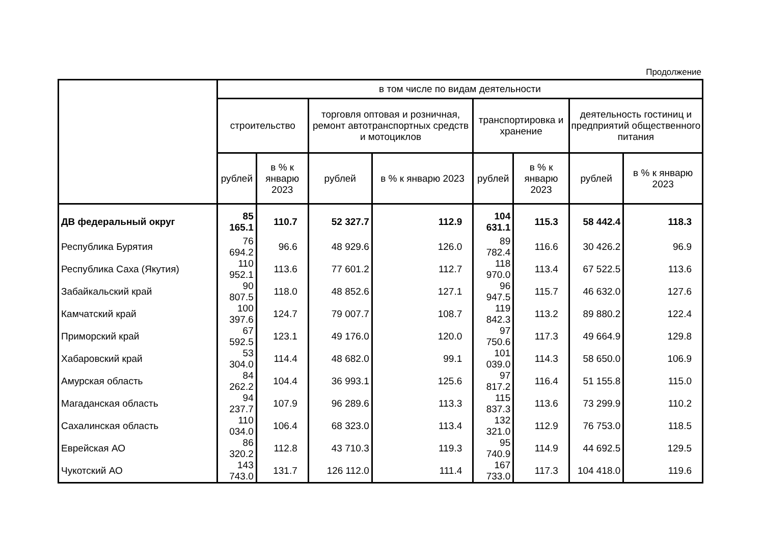Продолжение
| | в том числе по видам деятельности | | | | | | | |
| --- | --- | --- | --- | --- | --- | --- | --- | --- |
| | строительство | | торговля оптовая и розничная, ремонт автотранспортных средств и мотоциклов | | транспортировка и хранение | | деятельность гостиниц и предприятий общественного питания | |
| | рублей | в % к январю 2023 | рублей | в % к январю 2023 | рублей | в % к январю 2023 | рублей | в % к январю 2023 |
| ДВ федеральный округ | 85 165.1 | 110.7 | 52 327.7 | 112.9 | 104 631.1 | 115.3 | 58 442.4 | 118.3 |
| Республика Бурятия | 76 694.2 | 96.6 | 48 929.6 | 126.0 | 89 782.4 | 116.6 | 30 426.2 | 96.9 |
| Республика Саха (Якутия) | 110 952.1 | 113.6 | 77 601.2 | 112.7 | 118 970.0 | 113.4 | 67 522.5 | 113.6 |
| Забайкальский край | 90 807.5 | 118.0 | 48 852.6 | 127.1 | 96 947.5 | 115.7 | 46 632.0 | 127.6 |
| Камчатский край | 100 397.6 | 124.7 | 79 007.7 | 108.7 | 119 842.3 | 113.2 | 89 880.2 | 122.4 |
| Приморский край | 67 592.5 | 123.1 | 49 176.0 | 120.0 | 97 750.6 | 117.3 | 49 664.9 | 129.8 |
| Хабаровский край | 53 304.0 | 114.4 | 48 682.0 | 99.1 | 101 039.0 | 114.3 | 58 650.0 | 106.9 |
| Амурская область | 84 262.2 | 104.4 | 36 993.1 | 125.6 | 97 817.2 | 116.4 | 51 155.8 | 115.0 |
| Магаданская область | 94 237.7 | 107.9 | 96 289.6 | 113.3 | 115 837.3 | 113.6 | 73 299.9 | 110.2 |
| Сахалинская область | 110 034.0 | 106.4 | 68 323.0 | 113.4 | 132 321.0 | 112.9 | 76 753.0 | 118.5 |
| Еврейская АО | 86 320.2 | 112.8 | 43 710.3 | 119.3 | 95 740.9 | 114.9 | 44 692.5 | 129.5 |
| Чукотский АО | 143 743.0 | 131.7 | 126 112.0 | 111.4 | 167 733.0 | 117.3 | 104 418.0 | 119.6 |